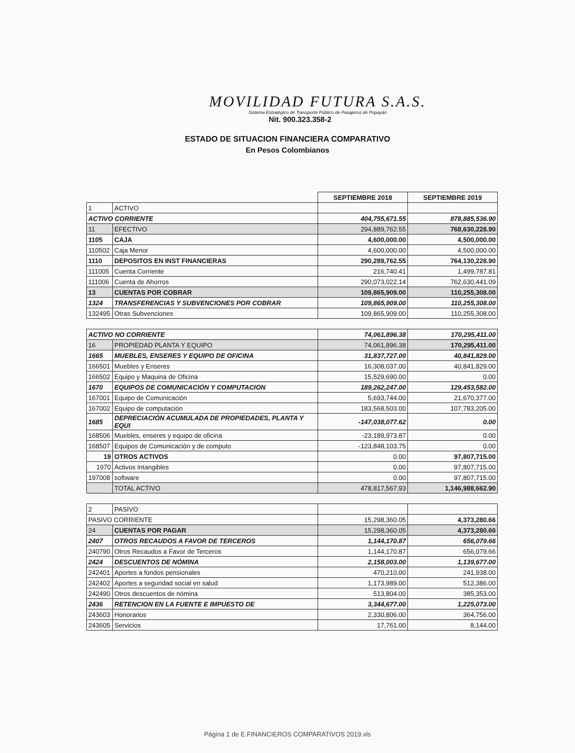MOVILIDAD FUTURA S.A.S.
Sistema Estratégico de Transporte Público de Pasajeros de Popayán
Nit. 900.323.358-2
ESTADO DE SITUACION FINANCIERA COMPARATIVO
En Pesos Colombianos
| | | SEPTIEMBRE 2018 | SEPTIEMBRE 2019 |
| 1 | ACTIVO | | |
| ACTIVO CORRIENTE | | 404,755,671.55 | 878,885,536.90 |
| 11 | EFECTIVO | 294,889,762.55 | 768,630,228.90 |
| 1105 | CAJA | 4,600,000.00 | 4,500,000.00 |
| 110502 | Caja Menor | 4,600,000.00 | 4,500,000.00 |
| 1110 | DEPOSITOS EN INST FINANCIERAS | 290,289,762.55 | 764,130,228.90 |
| 111005 | Cuenta Corriente | 216,740.41 | 1,499,787.81 |
| 111006 | Cuenta de Ahorros | 290,073,022.14 | 762,630,441.09 |
| 13 | CUENTAS POR COBRAR | 109,865,909.00 | 110,255,308.00 |
| 1324 | TRANSFERENCIAS Y SUBVENCIONES POR COBRAR | 109,865,909.00 | 110,255,308.00 |
| 132495 | Otras Subvenciones | 109,865,909.00 | 110,255,308.00 |
| ACTIVO NO CORRIENTE | | 74,061,896.38 | 170,295,411.00 |
| 16 | PROPIEDAD PLANTA Y EQUIPO | 74,061,896.38 | 170,295,411.00 |
| 1665 | MUEBLES, ENSERES Y EQUIPO DE OFICINA | 31,837,727.00 | 40,841,829.00 |
| 166501 | Muebles y Enseres | 16,308,037.00 | 40,841,829.00 |
| 166502 | Equipo y Maquina de Oficina | 15,529,690.00 | 0.00 |
| 1670 | EQUIPOS DE COMUNICACIÓN Y COMPUTACION | 189,262,247.00 | 129,453,582.00 |
| 167001 | Equipo de Comunicación | 5,693,744.00 | 21,670,377.00 |
| 167002 | Equipo de computación | 183,568,503.00 | 107,783,205.00 |
| 1685 | DEPRECIACIÓN ACUMULADA DE PROPIEDADES, PLANTA Y EQUI | -147,038,077.62 | 0.00 |
| 168506 | Muebles, enseres y equipo de oficina | -23,189,973.87 | 0.00 |
| 168507 | Equipos de Comunicación y de computo | -123,848,103.75 | 0.00 |
| 19 | OTROS ACTIVOS | 0.00 | 97,807,715.00 |
| 1970 | Activos Intangibles | 0.00 | 97,807,715.00 |
| 197008 | software | 0.00 | 97,807,715.00 |
| | TOTAL ACTIVO | 478,817,567.93 | 1,146,988,662.90 |
| 2 | PASIVO | | |
| PASIVO CORRIENTE | | 15,298,360.05 | 4,373,280.66 |
| 24 | CUENTAS POR PAGAR | 15,298,360.05 | 4,373,280.66 |
| 2407 | OTROS RECAUDOS A FAVOR DE TERCEROS | 1,144,170.87 | 656,079.66 |
| 240790 | Otros Recaudos a Favor de Terceros | 1,144,170.87 | 656,079.66 |
| 2424 | DESCUENTOS DE NÓMINA | 2,158,003.00 | 1,139,677.00 |
| 242401 | Aportes a fondos pensionales | 470,210.00 | 241,938.00 |
| 242402 | Aportes a seguridad social en salud | 1,173,989.00 | 512,386.00 |
| 242490 | Otros descuentos de nómina | 513,804.00 | 385,353.00 |
| 2436 | RETENCION EN LA FUENTE E IMPUESTO DE | 3,344,677.00 | 1,225,073.00 |
| 243603 | Honorarios | 2,330,806.00 | 364,756.00 |
| 243605 | Servicios | 17,761.00 | 8,144.00 |
Página 1 de E.FINANCIEROS COMPARATIVOS 2019.xls